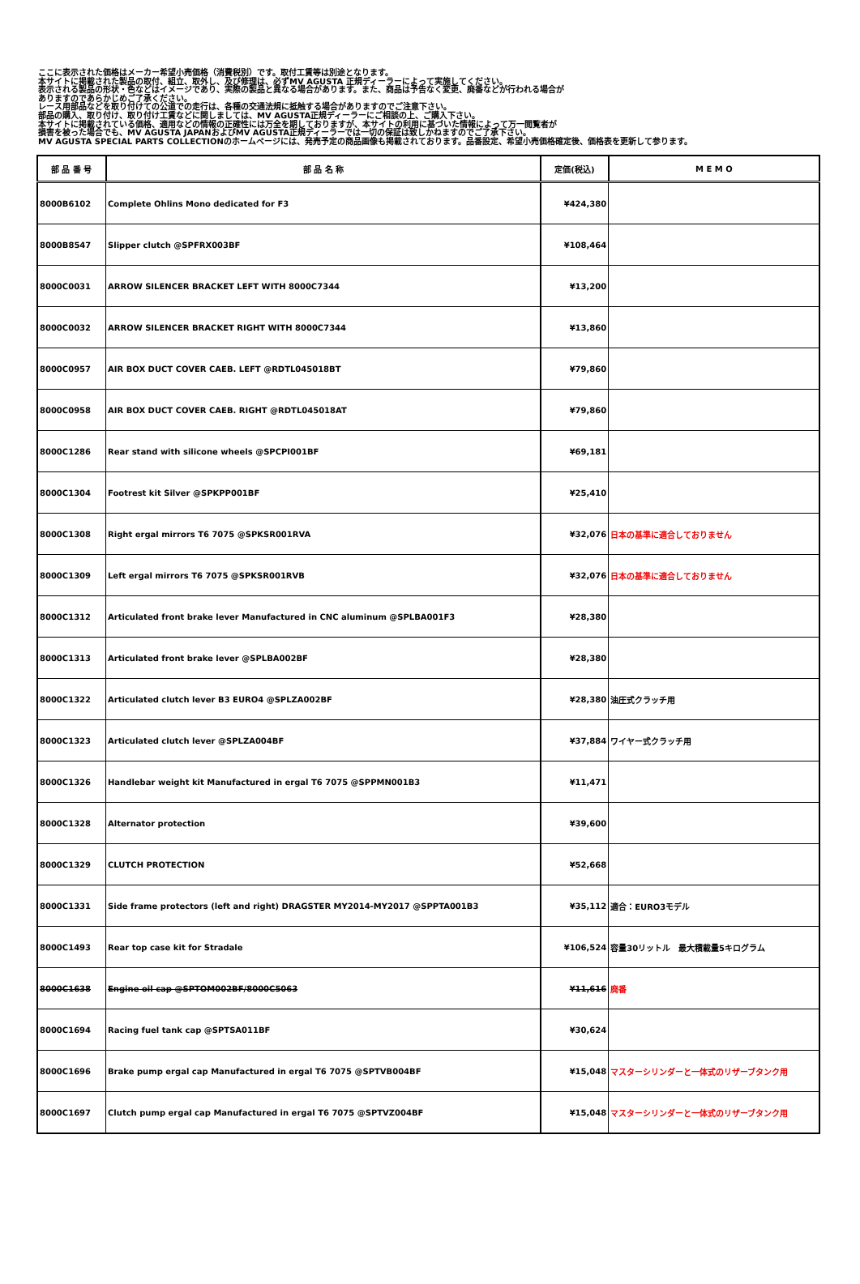ここに表示された価格はメーカー希望小売価格（消費税別）です。取付工賃等は別途となります。
本サイトに掲載された製品の取付、組立、取外し、及び修理は、必ずMV AGUSTA 正規ディーラーによって実施してください。
表示される製品の形状・色などはイメージであり、実際の製品と異なる場合があります。また、商品は予告なく変更、廃番などが行われる場合が
ありますのであらかじめご了承ください。
レース用部品などを取り付けての公道での走行は、各種の交通法規に抵触する場合がありますのでご注意下さい。
部品の購入、取り付け、取り付け工賃などに関しましては、MV AGUSTA正規ディーラーにご相談の上、ご購入下さい。
本サイトに掲載されている価格、適用などの情報の正確性には万全を期しておりますが、本サイトの利用に基づいた情報によって万一閲覧者が
損害を被った場合でも、MV AGUSTA JAPANおよびMV AGUSTA正規ディーラーでは一切の保証は致しかねますのでご了承下さい。
MV AGUSTA SPECIAL PARTS COLLECTIONのホームページには、発売予定の商品画像も掲載されております。品番設定、希望小売価格確定後、価格表を更新して参ります。
| 部 品 番 号 | 部 品 名 称 | 定価(税込) | M E M O |
| --- | --- | --- | --- |
| 8000B6102 | Complete Ohlins Mono dedicated for F3 | ¥424,380 | |
| 8000B8547 | Slipper clutch @SPFRX003BF | ¥108,464 | |
| 8000C0031 | ARROW SILENCER BRACKET LEFT WITH 8000C7344 | ¥13,200 | |
| 8000C0032 | ARROW SILENCER BRACKET RIGHT WITH 8000C7344 | ¥13,860 | |
| 8000C0957 | AIR BOX DUCT COVER CAEB. LEFT @RDTL045018BT | ¥79,860 | |
| 8000C0958 | AIR BOX DUCT COVER CAEB. RIGHT @RDTL045018AT | ¥79,860 | |
| 8000C1286 | Rear stand with silicone wheels @SPCPI001BF | ¥69,181 | |
| 8000C1304 | Footrest kit Silver @SPKPP001BF | ¥25,410 | |
| 8000C1308 | Right ergal mirrors T6 7075 @SPKSR001RVA | ¥32,076 | 日本の基準に適合しておりません |
| 8000C1309 | Left ergal mirrors T6 7075 @SPKSR001RVB | ¥32,076 | 日本の基準に適合しておりません |
| 8000C1312 | Articulated front brake lever Manufactured in CNC aluminum @SPLBA001F3 | ¥28,380 | |
| 8000C1313 | Articulated front brake lever @SPLBA002BF | ¥28,380 | |
| 8000C1322 | Articulated clutch lever B3 EURO4 @SPLZA002BF | ¥28,380 | 油圧式クラッチ用 |
| 8000C1323 | Articulated clutch lever @SPLZA004BF | ¥37,884 | ワイヤー式クラッチ用 |
| 8000C1326 | Handlebar weight kit Manufactured in ergal T6 7075 @SPPMN001B3 | ¥11,471 | |
| 8000C1328 | Alternator protection | ¥39,600 | |
| 8000C1329 | CLUTCH PROTECTION | ¥52,668 | |
| 8000C1331 | Side frame protectors (left and right) DRAGSTER MY2014-MY2017 @SPPTA001B3 | ¥35,112 | 適合：EURO3モデル |
| 8000C1493 | Rear top case kit for Stradale | ¥106,524 | 容量30リットル 最大積載量5キログラム |
| 8000C1638 | Engine oil cap @SPTOM002BF/8000C5063 | ¥11,616 | 廃番 |
| 8000C1694 | Racing fuel tank cap @SPTSA011BF | ¥30,624 | |
| 8000C1696 | Brake pump ergal cap Manufactured in ergal T6 7075 @SPTVB004BF | ¥15,048 | マスターシリンダーと一体式のリザーブタンク用 |
| 8000C1697 | Clutch pump ergal cap Manufactured in ergal T6 7075 @SPTVZ004BF | ¥15,048 | マスターシリンダーと一体式のリザーブタンク用 |